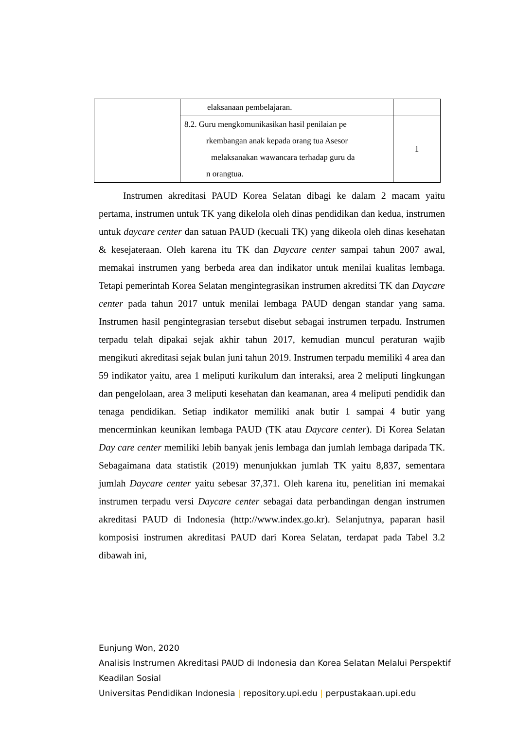| | elaksanaan pembelajaran. | |
| | 8.2. Guru mengkomunikasikan hasil penilaian pe rkembangan anak kepada orang tua Asesor melaksanakan wawancara terhadap guru da n orangtua. | 1 |
Instrumen akreditasi PAUD Korea Selatan dibagi ke dalam 2 macam yaitu pertama, instrumen untuk TK yang dikelola oleh dinas pendidikan dan kedua, instrumen untuk daycare center dan satuan PAUD (kecuali TK) yang dikeola oleh dinas kesehatan & kesejateraan. Oleh karena itu TK dan Daycare center sampai tahun 2007 awal, memakai instrumen yang berbeda area dan indikator untuk menilai kualitas lembaga. Tetapi pemerintah Korea Selatan mengintegrasikan instrumen akreditsi TK dan Daycare center pada tahun 2017 untuk menilai lembaga PAUD dengan standar yang sama. Instrumen hasil pengintegrasian tersebut disebut sebagai instrumen terpadu. Instrumen terpadu telah dipakai sejak akhir tahun 2017, kemudian muncul peraturan wajib mengikuti akreditasi sejak bulan juni tahun 2019. Instrumen terpadu memiliki 4 area dan 59 indikator yaitu, area 1 meliputi kurikulum dan interaksi, area 2 meliputi lingkungan dan pengelolaan, area 3 meliputi kesehatan dan keamanan, area 4 meliputi pendidik dan tenaga pendidikan. Setiap indikator memiliki anak butir 1 sampai 4 butir yang mencerminkan keunikan lembaga PAUD (TK atau Daycare center). Di Korea Selatan Day care center memiliki lebih banyak jenis lembaga dan jumlah lembaga daripada TK. Sebagaimana data statistik (2019) menunjukkan jumlah TK yaitu 8,837, sementara jumlah Daycare center yaitu sebesar 37,371. Oleh karena itu, penelitian ini memakai instrumen terpadu versi Daycare center sebagai data perbandingan dengan instrumen akreditasi PAUD di Indonesia (http://www.index.go.kr). Selanjutnya, paparan hasil komposisi instrumen akreditasi PAUD dari Korea Selatan, terdapat pada Tabel 3.2 dibawah ini,
Eunjung Won, 2020
Analisis Instrumen Akreditasi PAUD di Indonesia dan Korea Selatan Melalui Perspektif
Keadilan Sosial
Universitas Pendidikan Indonesia | repository.upi.edu | perpustakaan.upi.edu